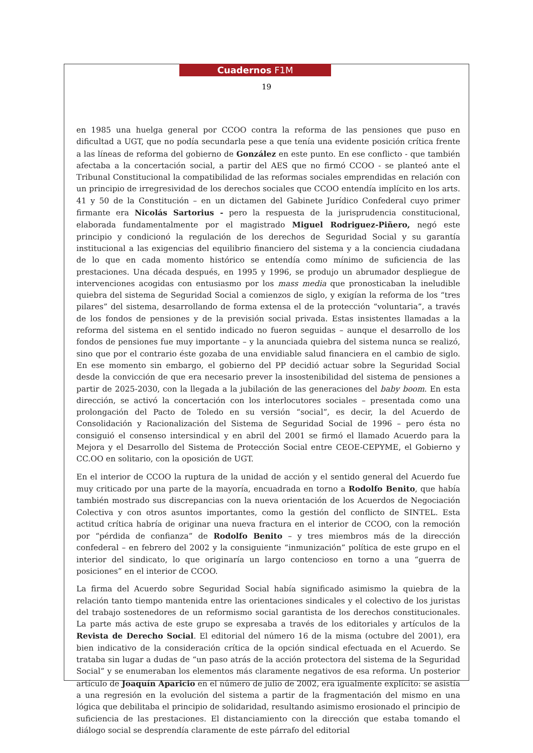Cuadernos F1M
19
en 1985 una huelga general por CCOO contra la reforma de las pensiones que puso en dificultad a UGT, que no podía secundarla pese a que tenía una evidente posición crítica frente a las líneas de reforma del gobierno de González en este punto. En ese conflicto - que también afectaba a la concertación social, a partir del AES que no firmó CCOO - se planteó ante el Tribunal Constitucional la compatibilidad de las reformas sociales emprendidas en relación con un principio de irregresividad de los derechos sociales que CCOO entendía implícito en los arts. 41 y 50 de la Constitución – en un dictamen del Gabinete Jurídico Confederal cuyo primer firmante era Nicolás Sartorius - pero la respuesta de la jurisprudencia constitucional, elaborada fundamentalmente por el magistrado Miguel Rodriguez-Piñero, negó este principio y condicionó la regulación de los derechos de Seguridad Social y su garantía institucional a las exigencias del equilibrio financiero del sistema y a la conciencia ciudadana de lo que en cada momento histórico se entendía como mínimo de suficiencia de las prestaciones. Una década después, en 1995 y 1996, se produjo un abrumador despliegue de intervenciones acogidas con entusiasmo por los mass media que pronosticaban la ineludible quiebra del sistema de Seguridad Social a comienzos de siglo, y exigían la reforma de los “tres pilares” del sistema, desarrollando de forma extensa el de la protección “voluntaria”, a través de los fondos de pensiones y de la previsión social privada. Estas insistentes llamadas a la reforma del sistema en el sentido indicado no fueron seguidas – aunque el desarrollo de los fondos de pensiones fue muy importante – y la anunciada quiebra del sistema nunca se realizó, sino que por el contrario éste gozaba de una envidiable salud financiera en el cambio de siglo. En ese momento sin embargo, el gobierno del PP decidió actuar sobre la Seguridad Social desde la convicción de que era necesario prever la insostenibilidad del sistema de pensiones a partir de 2025-2030, con la llegada a la jubilación de las generaciones del baby boom. En esta dirección, se activó la concertación con los interlocutores sociales – presentada como una prolongación del Pacto de Toledo en su versión “social”, es decir, la del Acuerdo de Consolidación y Racionalización del Sistema de Seguridad Social de 1996 – pero ésta no consiguió el consenso intersindical y en abril del 2001 se firmó el llamado Acuerdo para la Mejora y el Desarrollo del Sistema de Protección Social entre CEOE-CEPYME, el Gobierno y CC.OO en solitario, con la oposición de UGT.
En el interior de CCOO la ruptura de la unidad de acción y el sentido general del Acuerdo fue muy criticado por una parte de la mayoría, encuadrada en torno a Rodolfo Benito, que había también mostrado sus discrepancias con la nueva orientación de los Acuerdos de Negociación Colectiva y con otros asuntos importantes, como la gestión del conflicto de SINTEL. Esta actitud crítica habría de originar una nueva fractura en el interior de CCOO, con la remoción por “pérdida de confianza” de Rodolfo Benito – y tres miembros más de la dirección confederal – en febrero del 2002 y la consiguiente “inmunización” política de este grupo en el interior del sindicato, lo que originaría un largo contencioso en torno a una “guerra de posiciones” en el interior de CCOO.
La firma del Acuerdo sobre Seguridad Social había significado asimismo la quiebra de la relación tanto tiempo mantenida entre las orientaciones sindicales y el colectivo de los juristas del trabajo sostenedores de un reformismo social garantista de los derechos constitucionales. La parte más activa de este grupo se expresaba a través de los editoriales y artículos de la Revista de Derecho Social. El editorial del número 16 de la misma (octubre del 2001), era bien indicativo de la consideración crítica de la opción sindical efectuada en el Acuerdo. Se trataba sin lugar a dudas de “un paso atrás de la acción protectora del sistema de la Seguridad Social” y se enumeraban los elementos más claramente negativos de esa reforma. Un posterior artículo de Joaquín Aparicio en el número de julio de 2002, era igualmente explícito: se asistía a una regresión en la evolución del sistema a partir de la fragmentación del mismo en una lógica que debilitaba el principio de solidaridad, resultando asimismo erosionado el principio de suficiencia de las prestaciones. El distanciamiento con la dirección que estaba tomando el diálogo social se desprendía claramente de este párrafo del editorial